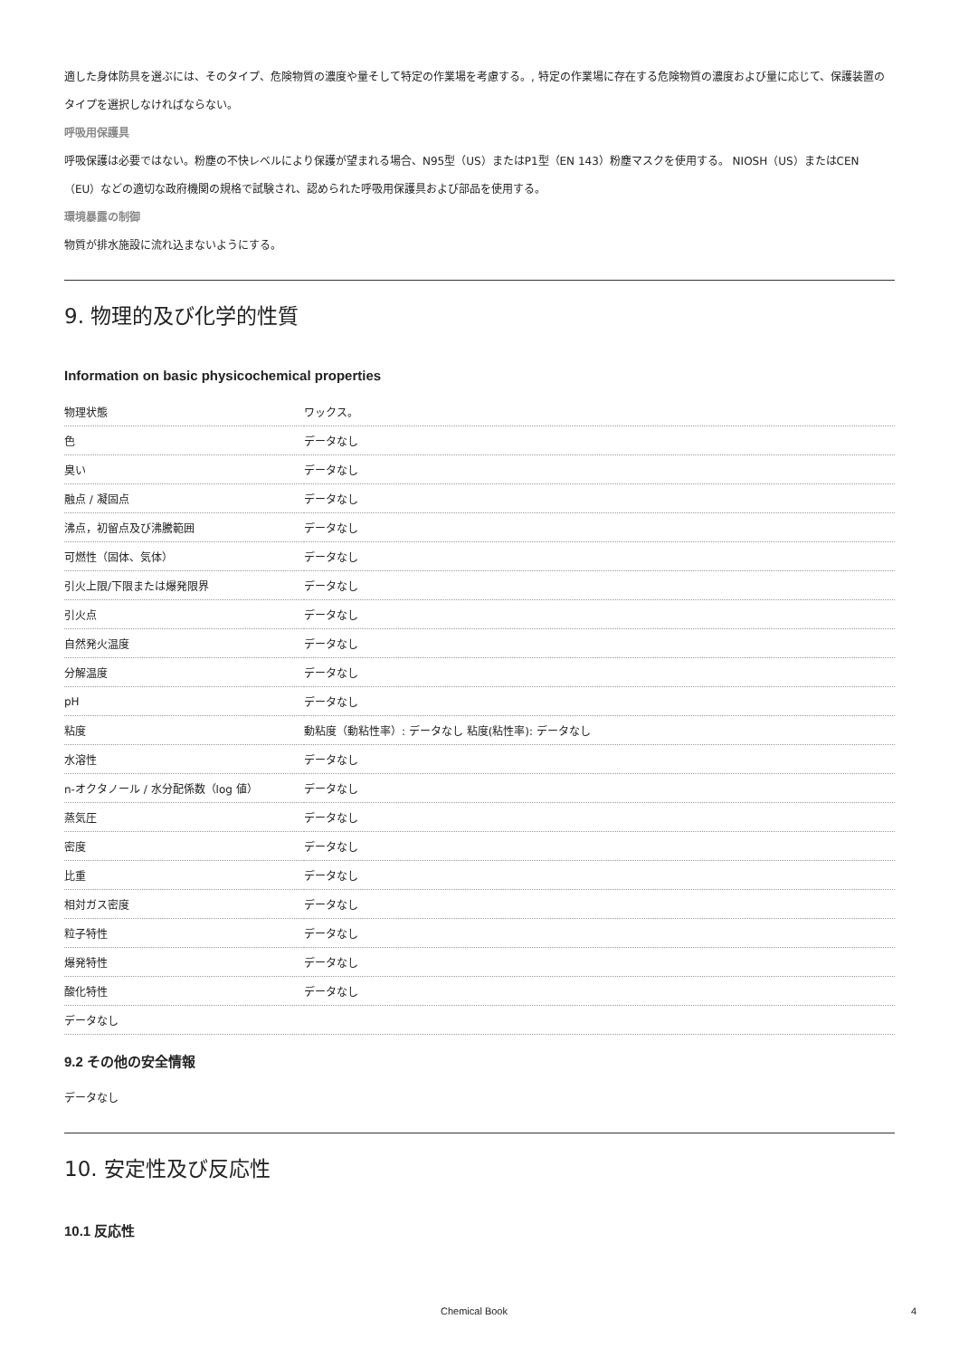適した身体防具を選ぶには、そのタイプ、危険物質の濃度や量そして特定の作業場を考慮する。, 特定の作業場に存在する危険物質の濃度および量に応じて、保護装置のタイプを選択しなければならない。
呼吸用保護具
呼吸保護は必要ではない。粉塵の不快レベルにより保護が望まれる場合、N95型（US）またはP1型（EN 143）粉塵マスクを使用する。 NIOSH（US）またはCEN（EU）などの適切な政府機関の規格で試験され、認められた呼吸用保護具および部品を使用する。
環境暴露の制御
物質が排水施設に流れ込まないようにする。
9. 物理的及び化学的性質
Information on basic physicochemical properties
| 物理状態 | ワックス。 |
| 色 | データなし |
| 臭い | データなし |
| 融点 / 凝固点 | データなし |
| 沸点，初留点及び沸騰範囲 | データなし |
| 可燃性（固体、気体） | データなし |
| 引火上限/下限または爆発限界 | データなし |
| 引火点 | データなし |
| 自然発火温度 | データなし |
| 分解温度 | データなし |
| pH | データなし |
| 粘度 | 動粘度（動粘性率）: データなし 粘度(粘性率): データなし |
| 水溶性 | データなし |
| n-オクタノール / 水分配係数（log 値） | データなし |
| 蒸気圧 | データなし |
| 密度 | データなし |
| 比重 | データなし |
| 相対ガス密度 | データなし |
| 粒子特性 | データなし |
| 爆発特性 | データなし |
| 酸化特性 | データなし |
| データなし | |
9.2 その他の安全情報
データなし
10. 安定性及び反応性
10.1 反応性
Chemical Book 4